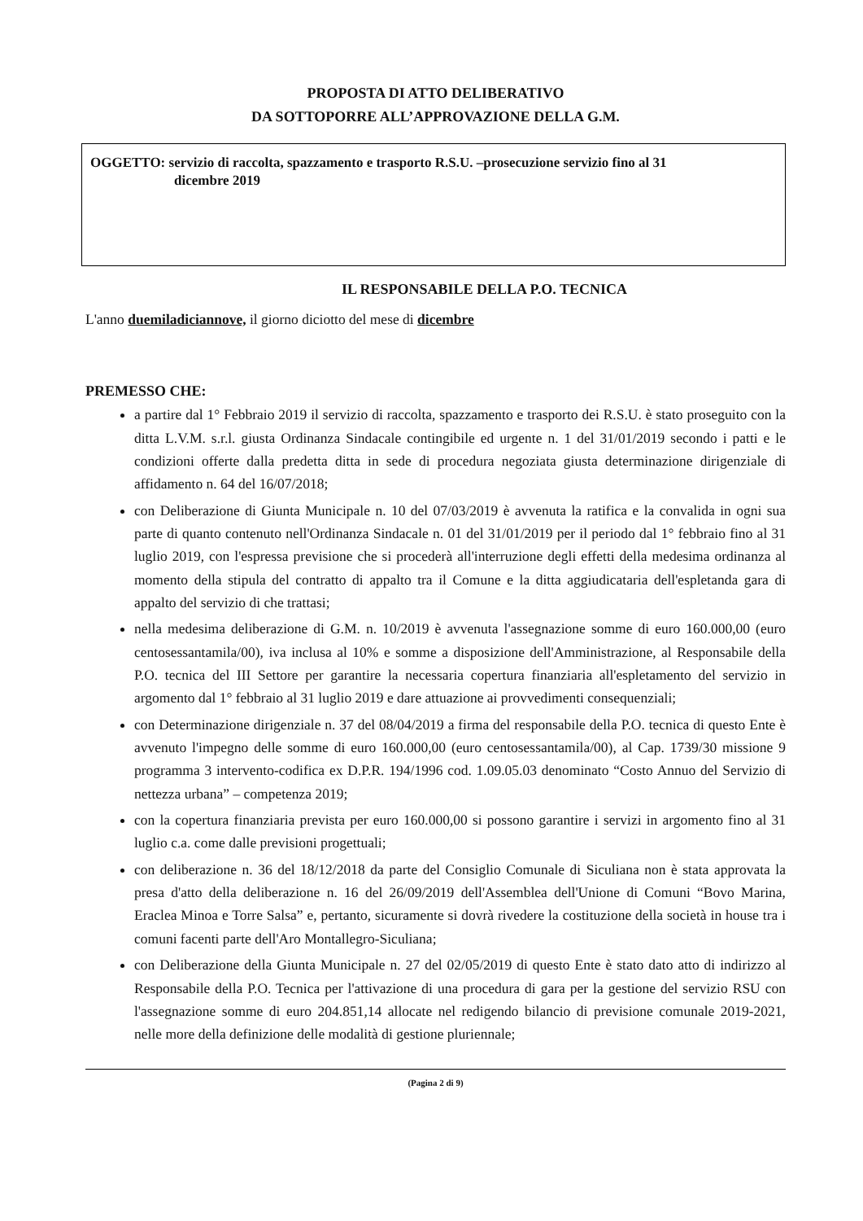PROPOSTA DI ATTO DELIBERATIVO
DA SOTTOPORRE ALL’APPROVAZIONE DELLA G.M.
OGGETTO: servizio di raccolta, spazzamento e trasporto R.S.U. –prosecuzione servizio fino al 31
dicembre 2019
IL RESPONSABILE DELLA P.O. TECNICA
L'anno duemiladiciannove, il giorno diciotto del mese di dicembre
PREMESSO CHE:
a partire dal 1° Febbraio 2019 il servizio di raccolta, spazzamento e trasporto dei R.S.U. è stato proseguito con la ditta L.V.M. s.r.l. giusta Ordinanza Sindacale contingibile ed urgente n. 1 del 31/01/2019 secondo i patti e le condizioni offerte dalla predetta ditta in sede di procedura negoziata giusta determinazione dirigenziale di affidamento n. 64 del 16/07/2018;
con Deliberazione di Giunta Municipale n. 10 del 07/03/2019 è avvenuta la ratifica e la convalida in ogni sua parte di quanto contenuto nell'Ordinanza Sindacale n. 01 del 31/01/2019 per il periodo dal 1° febbraio fino al 31 luglio 2019, con l'espressa previsione che si procederà all'interruzione degli effetti della medesima ordinanza al momento della stipula del contratto di appalto tra il Comune e la ditta aggiudicataria dell'espletanda gara di appalto del servizio di che trattasi;
nella medesima deliberazione di G.M. n. 10/2019 è avvenuta l'assegnazione somme di euro 160.000,00 (euro centosessantamila/00), iva inclusa al 10% e somme a disposizione dell'Amministrazione, al Responsabile della P.O. tecnica del III Settore per garantire la necessaria copertura finanziaria all'espletamento del servizio in argomento dal 1° febbraio al 31 luglio 2019 e dare attuazione ai provvedimenti consequenziali;
con Determinazione dirigenziale n. 37 del 08/04/2019 a firma del responsabile della P.O. tecnica di questo Ente è avvenuto l'impegno delle somme di euro 160.000,00 (euro centosessantamila/00), al Cap. 1739/30 missione 9 programma 3 intervento-codifica ex D.P.R. 194/1996 cod. 1.09.05.03 denominato “Costo Annuo del Servizio di nettezza urbana” – competenza 2019;
con la copertura finanziaria prevista per euro 160.000,00 si possono garantire i servizi in argomento fino al 31 luglio c.a. come dalle previsioni progettuali;
con deliberazione n. 36 del 18/12/2018 da parte del Consiglio Comunale di Siculiana non è stata approvata la presa d'atto della deliberazione n. 16 del 26/09/2019 dell'Assemblea dell'Unione di Comuni “Bovo Marina, Eraclea Minoa e Torre Salsa” e, pertanto, sicuramente si dovrà rivedere la costituzione della società in house tra i comuni facenti parte dell'Aro Montallegro-Siculiana;
con Deliberazione della Giunta Municipale n. 27 del 02/05/2019 di questo Ente è stato dato atto di indirizzo al Responsabile della P.O. Tecnica per l'attivazione di una procedura di gara per la gestione del servizio RSU con l'assegnazione somme di euro 204.851,14 allocate nel redigendo bilancio di previsione comunale 2019-2021, nelle more della definizione delle modalità di gestione pluriennale;
(Pagina 2 di 9)